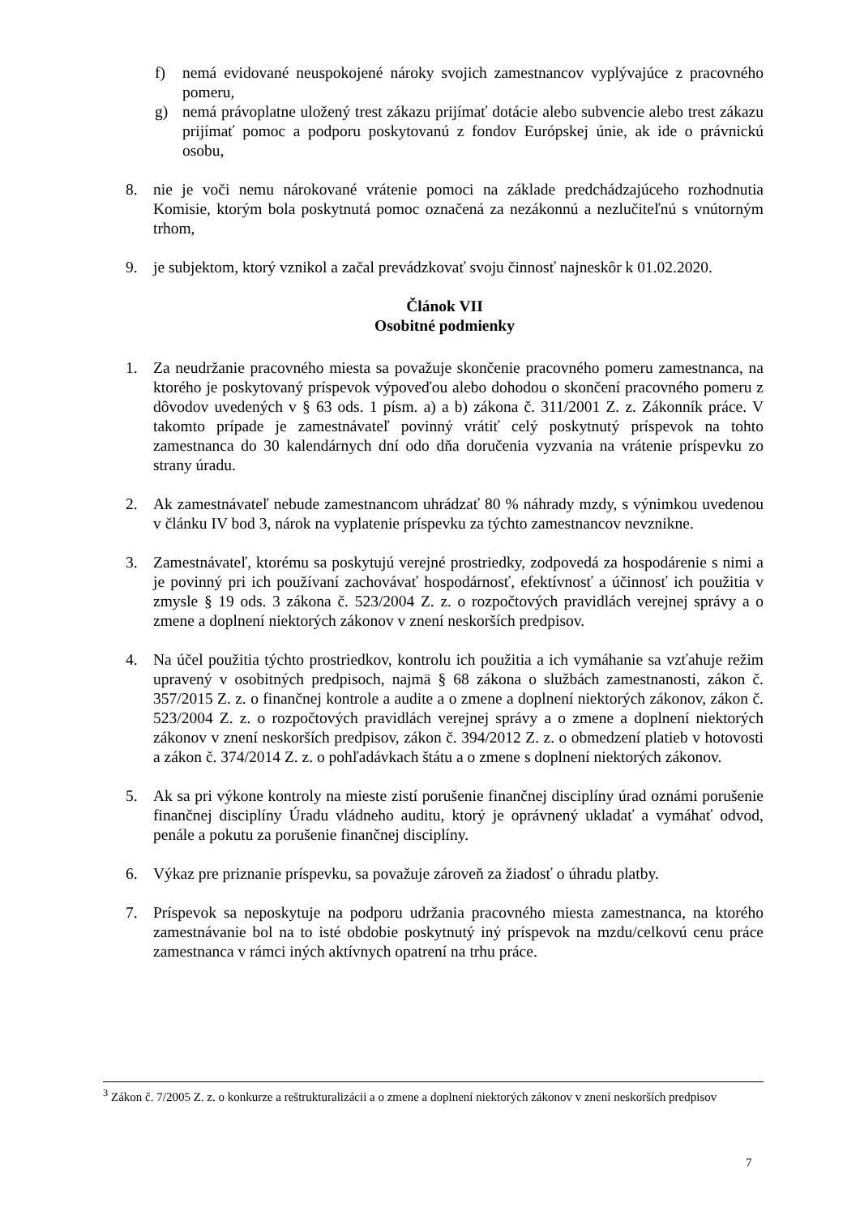f) nemá evidované neuspokojené nároky svojich zamestnancov vyplývajúce z pracovného pomeru,
g) nemá právoplatne uložený trest zákazu prijímať dotácie alebo subvencie alebo trest zákazu prijímať pomoc a podporu poskytovanú z fondov Európskej únie, ak ide o právnickú osobu,
8. nie je voči nemu nárokované vrátenie pomoci na základe predchádzajúceho rozhodnutia Komisie, ktorým bola poskytnutá pomoc označená za nezákonnú a nezlučiteľnú s vnútorným trhom,
9. je subjektom, ktorý vznikol a začal prevádzkovať svoju činnosť najneskôr k 01.02.2020.
Článok VII
Osobitné podmienky
1. Za neudržanie pracovného miesta sa považuje skončenie pracovného pomeru zamestnanca, na ktorého je poskytovaný príspevok výpoveďou alebo dohodou o skončení pracovného pomeru z dôvodov uvedených v § 63 ods. 1 písm. a) a b) zákona č. 311/2001 Z. z. Zákonník práce. V takomto prípade je zamestnávateľ povinný vrátiť celý poskytnutý príspevok na tohto zamestnanca do 30 kalendárnych dní odo dňa doručenia vyzvania na vrátenie príspevku zo strany úradu.
2. Ak zamestnávateľ nebude zamestnancom uhrádzať 80 % náhrady mzdy, s výnimkou uvedenou v článku IV bod 3, nárok na vyplatenie príspevku za týchto zamestnancov nevznikne.
3. Zamestnávateľ, ktorému sa poskytujú verejné prostriedky, zodpovedá za hospodárenie s nimi a je povinný pri ich používaní zachovávať hospodárnosť, efektívnosť a účinnosť ich použitia v zmysle § 19 ods. 3 zákona č. 523/2004 Z. z. o rozpočtových pravidlách verejnej správy a o zmene a doplnení niektorých zákonov v znení neskorších predpisov.
4. Na účel použitia týchto prostriedkov, kontrolu ich použitia a ich vymáhanie sa vzťahuje režim upravený v osobitných predpisoch, najmä § 68 zákona o službách zamestnanosti, zákon č. 357/2015 Z. z. o finančnej kontrole a audite a o zmene a doplnení niektorých zákonov, zákon č. 523/2004 Z. z. o rozpočtových pravidlách verejnej správy a o zmene a doplnení niektorých zákonov v znení neskorších predpisov, zákon č. 394/2012 Z. z. o obmedzení platieb v hotovosti a zákon č. 374/2014 Z. z. o pohľadávkach štátu a o zmene s doplnení niektorých zákonov.
5. Ak sa pri výkone kontroly na mieste zistí porušenie finančnej disciplíny úrad oznámi porušenie finančnej disciplíny Úradu vládneho auditu, ktorý je oprávnený ukladať a vymáhať odvod, penále a pokutu za porušenie finančnej disciplíny.
6. Výkaz pre priznanie príspevku, sa považuje zároveň za žiadosť o úhradu platby.
7. Príspevok sa neposkytuje na podporu udržania pracovného miesta zamestnanca, na ktorého zamestnávanie bol na to isté obdobie poskytnutý iný príspevok na mzdu/celkovú cenu práce zamestnanca v rámci iných aktívnych opatrení na trhu práce.
<sup>3</sup> Zákon č. 7/2005 Z. z. o konkurze a reštrukturalizácii a o zmene a doplnení niektorých zákonov v znení neskorších predpisov
7